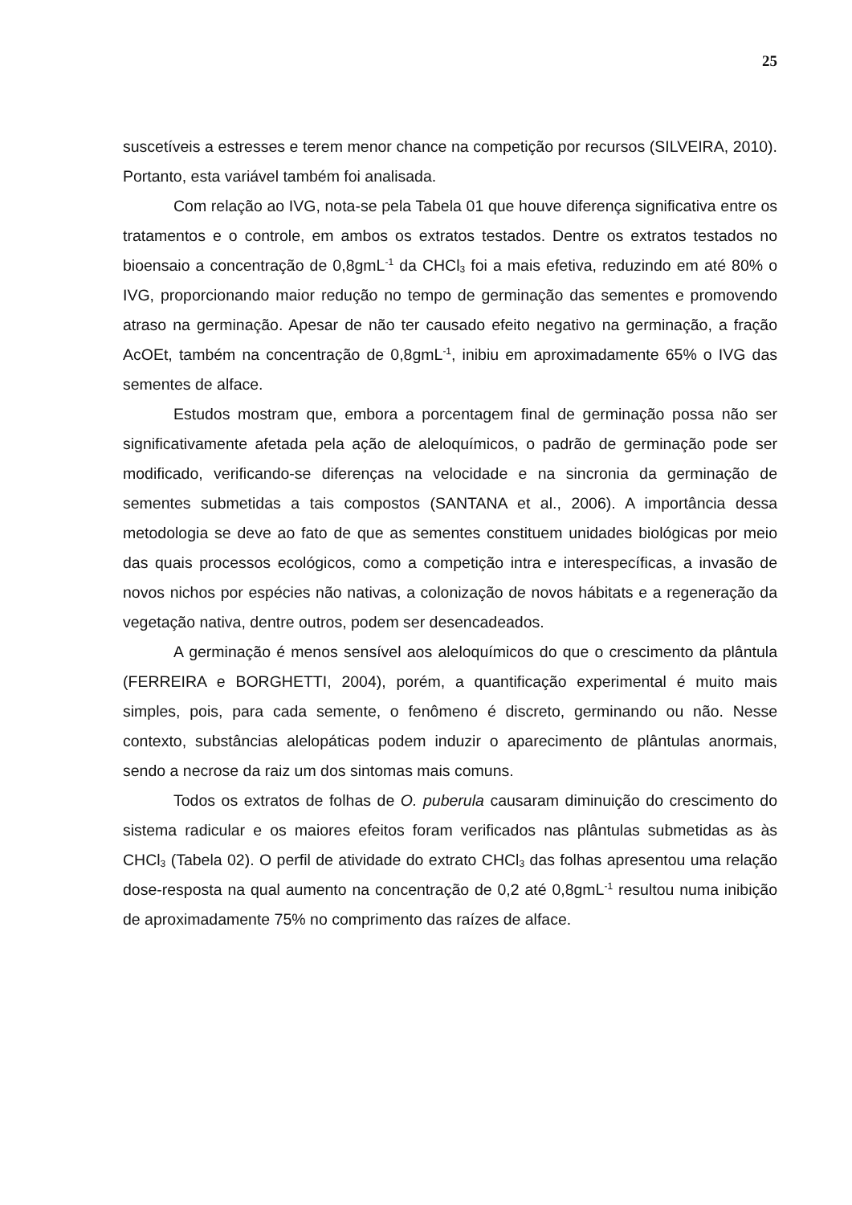25
suscetíveis a estresses e terem menor chance na competição por recursos (SILVEIRA, 2010). Portanto, esta variável também foi analisada.
Com relação ao IVG, nota-se pela Tabela 01 que houve diferença significativa entre os tratamentos e o controle, em ambos os extratos testados. Dentre os extratos testados no bioensaio a concentração de 0,8gmL<sup>-1</sup> da CHCl<sub>3</sub> foi a mais efetiva, reduzindo em até 80% o IVG, proporcionando maior redução no tempo de germinação das sementes e promovendo atraso na germinação. Apesar de não ter causado efeito negativo na germinação, a fração AcOEt, também na concentração de 0,8gmL<sup>-1</sup>, inibiu em aproximadamente 65% o IVG das sementes de alface.
Estudos mostram que, embora a porcentagem final de germinação possa não ser significativamente afetada pela ação de aleloquímicos, o padrão de germinação pode ser modificado, verificando-se diferenças na velocidade e na sincronia da germinação de sementes submetidas a tais compostos (SANTANA et al., 2006). A importância dessa metodologia se deve ao fato de que as sementes constituem unidades biológicas por meio das quais processos ecológicos, como a competição intra e interespecíficas, a invasão de novos nichos por espécies não nativas, a colonização de novos hábitats e a regeneração da vegetação nativa, dentre outros, podem ser desencadeados.
A germinação é menos sensível aos aleloquímicos do que o crescimento da plântula (FERREIRA e BORGHETTI, 2004), porém, a quantificação experimental é muito mais simples, pois, para cada semente, o fenômeno é discreto, germinando ou não. Nesse contexto, substâncias alelopáticas podem induzir o aparecimento de plântulas anormais, sendo a necrose da raiz um dos sintomas mais comuns.
Todos os extratos de folhas de O. puberula causaram diminuição do crescimento do sistema radicular e os maiores efeitos foram verificados nas plântulas submetidas as às CHCl<sub>3</sub> (Tabela 02). O perfil de atividade do extrato CHCl<sub>3</sub> das folhas apresentou uma relação dose-resposta na qual aumento na concentração de 0,2 até 0,8gmL<sup>-1</sup> resultou numa inibição de aproximadamente 75% no comprimento das raízes de alface.